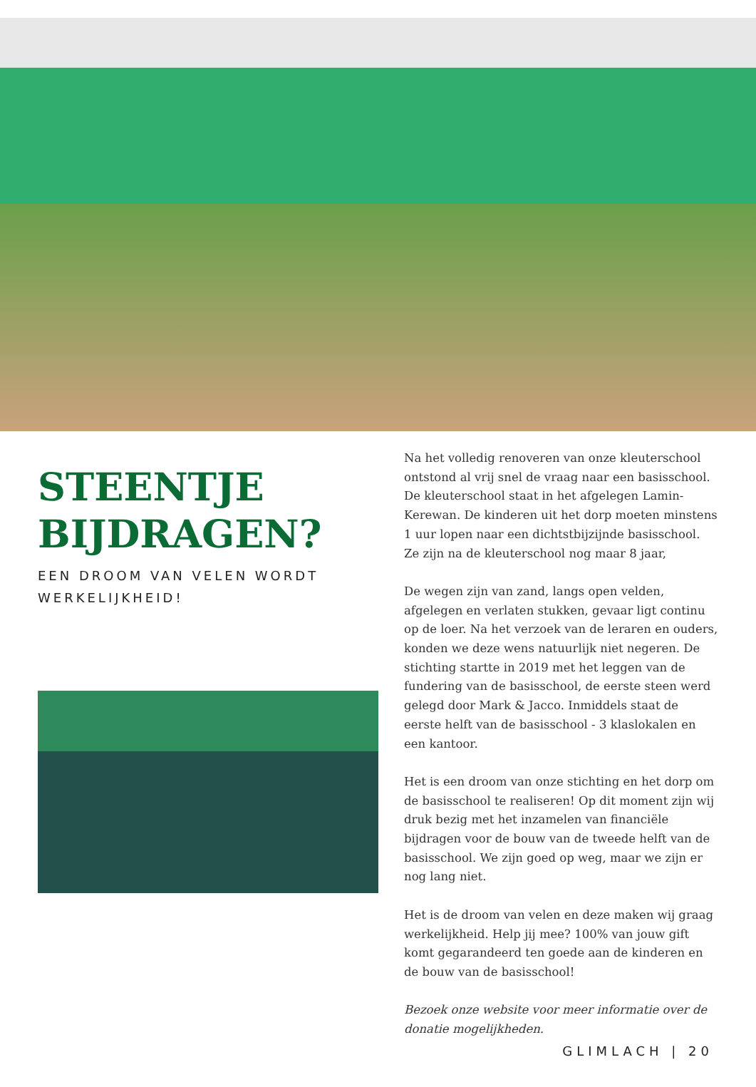STEENTJE BIJDRAGEN?
EEN DROOM VAN VELEN WORDT WERKELIJKHEID!
Na het volledig renoveren van onze kleuterschool ontstond al vrij snel de vraag naar een basisschool. De kleuterschool staat in het afgelegen Lamin-Kerewan. De kinderen uit het dorp moeten minstens 1 uur lopen naar een dichtstbijzijnde basisschool. Ze zijn na de kleuterschool nog maar 8 jaar,
De wegen zijn van zand, langs open velden, afgelegen en verlaten stukken, gevaar ligt continu op de loer. Na het verzoek van de leraren en ouders, konden we deze wens natuurlijk niet negeren. De stichting startte in 2019 met het leggen van de fundering van de basisschool, de eerste steen werd gelegd door Mark & Jacco. Inmiddels staat de eerste helft van de basisschool - 3 klaslokalen en een kantoor.
Het is een droom van onze stichting en het dorp om de basisschool te realiseren! Op dit moment zijn wij druk bezig met het inzamelen van financiële bijdragen voor de bouw van de tweede helft van de basisschool. We zijn goed op weg, maar we zijn er nog lang niet.
Het is de droom van velen en deze maken wij graag werkelijkheid. Help jij mee? 100% van jouw gift komt gegarandeerd ten goede aan de kinderen en de bouw van de basisschool!
Bezoek onze website voor meer informatie over de donatie mogelijkheden.
GLIMLACH | 20